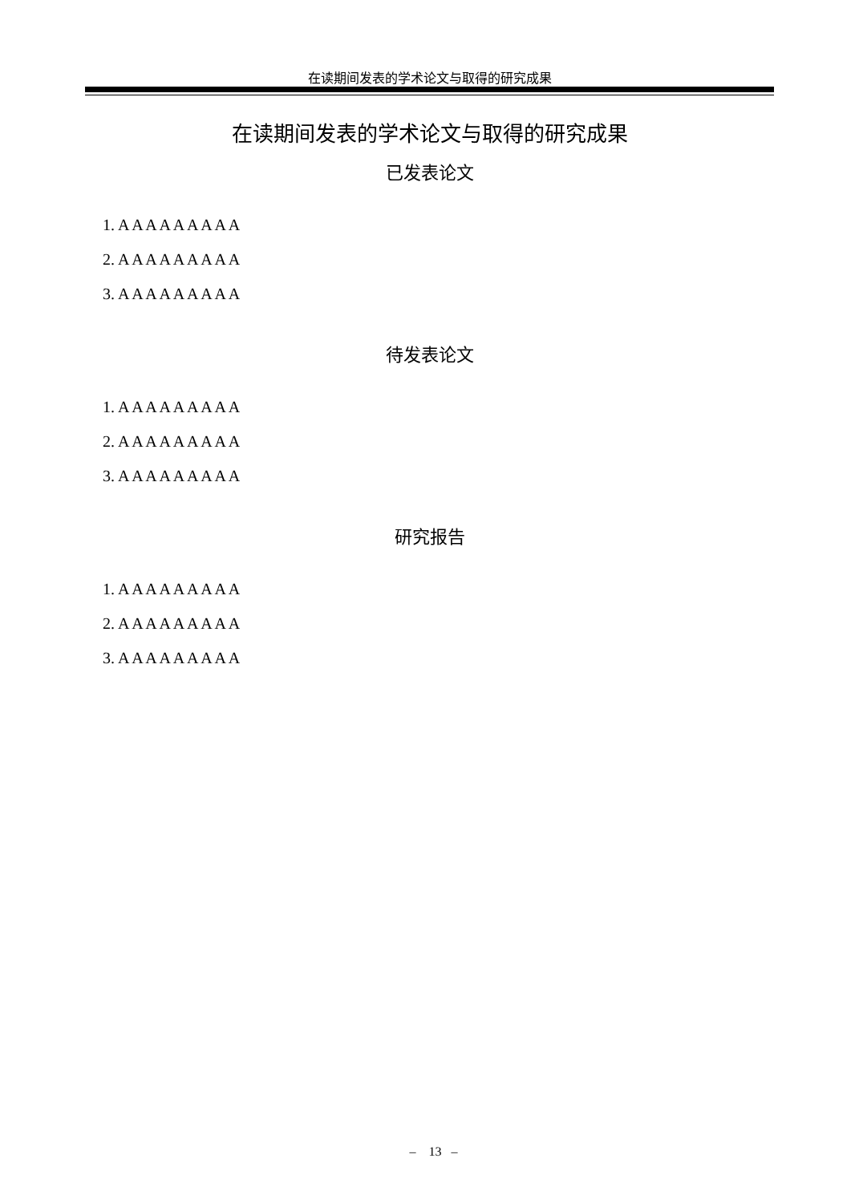在读期间发表的学术论文与取得的研究成果
在读期间发表的学术论文与取得的研究成果
已发表论文
1. A A A A A A A A A
2. A A A A A A A A A
3. A A A A A A A A A
待发表论文
1. A A A A A A A A A
2. A A A A A A A A A
3. A A A A A A A A A
研究报告
1. A A A A A A A A A
2. A A A A A A A A A
3. A A A A A A A A A
– 13 –